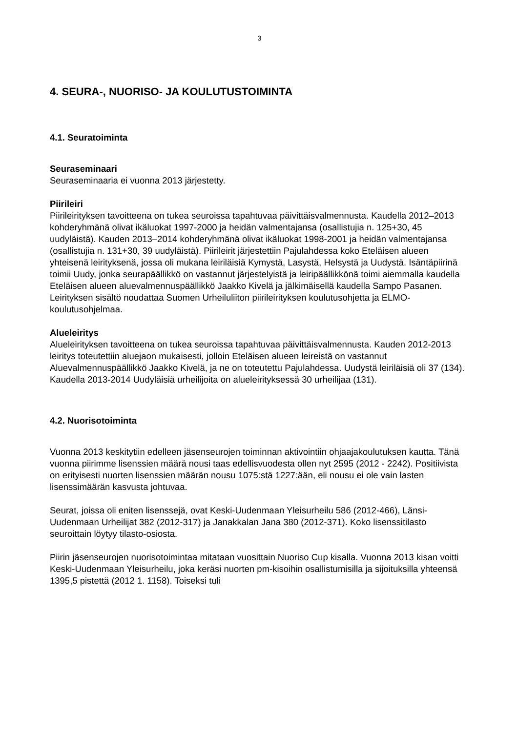3
4. SEURA-, NUORISO- JA KOULUTUSTOIMINTA
4.1. Seuratoiminta
Seuraseminaari
Seuraseminaaria ei vuonna 2013 järjestetty.
Piirileiri
Piirileirityksen tavoitteena on tukea seuroissa tapahtuvaa päivittäisvalmennusta. Kaudella 2012–2013 kohderyhmänä olivat ikäluokat 1997-2000 ja heidän valmentajansa (osallistujia n. 125+30, 45 uudyläistä). Kauden 2013–2014 kohderyhmänä olivat ikäluokat 1998-2001 ja heidän valmentajansa (osallistujia n. 131+30, 39 uudyläistä). Piirileirit järjestettiin Pajulahdessa koko Eteläisen alueen yhteisenä leirityksenä, jossa oli mukana leiriläisiä Kymystä, Lasystä, Helsystä ja Uudystä. Isäntäpiirinä toimii Uudy, jonka seurapäällikkö on vastannut järjestelyistä ja leiripäällikkönä toimi aiemmalla kaudella Eteläisen alueen aluevalmennuspäällikkö Jaakko Kivelä ja jälkimäisellä kaudella Sampo Pasanen. Leirityksen sisältö noudattaa Suomen Urheiluliiton piirileirityksen koulutusohjetta ja ELMO-koulutusohjelmaa.
Alueleiritys
Alueleirityksen tavoitteena on tukea seuroissa tapahtuvaa päivittäisvalmennusta. Kauden 2012-2013 leiritys toteutettiin aluejaon mukaisesti, jolloin Eteläisen alueen leireistä on vastannut Aluevalmennuspäällikkö Jaakko Kivelä, ja ne on toteutettu Pajulahdessa. Uudystä leiriläisiä oli 37 (134). Kaudella 2013-2014 Uudyläisiä urheilijoita on alueleirityksessä 30 urheilijaa (131).
4.2. Nuorisotoiminta
Vuonna 2013 keskitytiin edelleen jäsenseurojen toiminnan aktivointiin ohjaajakoulutuksen kautta. Tänä vuonna piirimme lisenssien määrä nousi taas edellisvuodesta ollen nyt 2595 (2012 - 2242). Positiivista on erityisesti nuorten lisenssien määrän nousu 1075:stä 1227:ään, eli nousu ei ole vain lasten lisenssimäärän kasvusta johtuvaa.
Seurat, joissa oli eniten lisenssejä, ovat Keski-Uudenmaan Yleisurheilu 586 (2012-466), Länsi-Uudenmaan Urheilijat 382 (2012-317) ja Janakkalan Jana 380 (2012-371). Koko lisenssitilasto seuroittain löytyy tilasto-osiosta.
Piirin jäsenseurojen nuorisotoimintaa mitataan vuosittain Nuoriso Cup kisalla. Vuonna 2013 kisan voitti Keski-Uudenmaan Yleisurheilu, joka keräsi nuorten pm-kisoihin osallistumisilla ja sijoituksilla yhteensä 1395,5 pistettä (2012 1. 1158). Toiseksi tuli